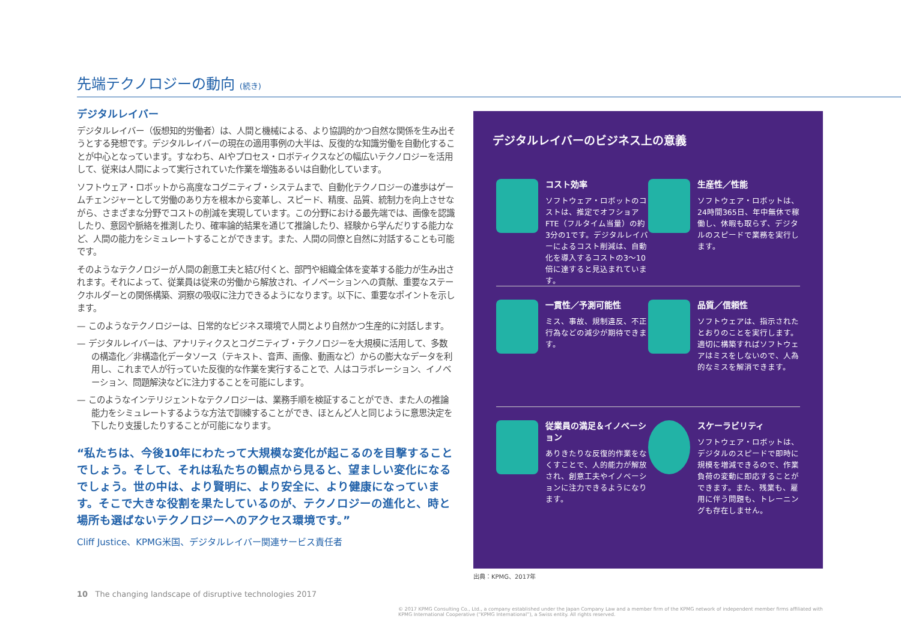先端テクノロジーの動向 (続き)
デジタルレイバー
デジタルレイバー（仮想知的労働者）は、人間と機械による、より協調的かつ自然な関係を生み出そうとする発想です。デジタルレイバーの現在の適用事例の大半は、反復的な知識労働を自動化することが中心となっています。すなわち、AIやプロセス・ロボティクスなどの幅広いテクノロジーを活用して、従来は人間によって実行されていた作業を増強あるいは自動化しています。
ソフトウェア・ロボットから高度なコグニティブ・システムまで、自動化テクノロジーの進歩はゲームチェンジャーとして労働のあり方を根本から変革し、スピード、精度、品質、統制力を向上させながら、さまざまな分野でコストの削減を実現しています。この分野における最先端では、画像を認識したり、意図や脈絡を推測したり、確率論的結果を通じて推論したり、経験から学んだりする能力など、人間の能力をシミュレートすることができます。また、人間の同僚と自然に対話することも可能です。
そのようなテクノロジーが人間の創意工夫と結び付くと、部門や組織全体を変革する能力が生み出されます。それによって、従業員は従来の労働から解放され、イノベーションへの貢献、重要なステークホルダーとの関係構築、洞察の吸収に注力できるようになります。以下に、重要なポイントを示します。
— このようなテクノロジーは、日常的なビジネス環境で人間とより自然かつ生産的に対話します。
— デジタルレイバーは、アナリティクスとコグニティブ・テクノロジーを大規模に活用して、多数の構造化／非構造化データソース（テキスト、音声、画像、動画など）からの膨大なデータを利用し、これまで人が行っていた反復的な作業を実行することで、人はコラボレーション、イノベーション、問題解決などに注力することを可能にします。
— このようなインテリジェントなテクノロジーは、業務手順を検証することができ、また人の推論能力をシミュレートするような方法で訓練することができ、ほとんど人と同じように意思決定を下したり支援したりすることが可能になります。
“私たちは、今後10年にわたって大規模な変化が起こるのを目撃することでしょう。そして、それは私たちの観点から見ると、望ましい変化になるでしょう。世の中は、より賢明に、より安全に、より健康になっています。そこで大きな役割を果たしているのが、テクノロジーの進化と、時と場所も選ばないテクノロジーへのアクセス環境です。”
Cliff Justice、KPMG米国、デジタルレイバー関連サービス責任者
デジタルレイバーのビジネス上の意義
コスト効率
ソフトウェア・ロボットのコストは、推定でオフショアFTE（フルタイム当量）の約3分の1です。デジタルレイバーによるコスト削減は、自動化を導入するコストの3～10倍に達すると見込まれています。
生産性／性能
ソフトウェア・ロボットは、24時間365日、年中無休で稼働し、休暇も取らず、デジタルのスピードで業務を実行します。
一貫性／予測可能性
ミス、事故、規制違反、不正行為などの減少が期待できます。
品質／信頼性
ソフトウェアは、指示されたとおりのことを実行します。適切に構築すればソフトウェアはミスをしないので、人為的なミスを解消できます。
従業員の満足＆イノベーション
ありきたりな反復的作業をなくすことで、人的能力が解放され、創意工夫やイノベーションに注力できるようになります。
スケーラビリティ
ソフトウェア・ロボットは、デジタルのスピードで即時に規模を増減できるので、作業負荷の変動に即応することができます。また、残業も、雇用に伴う問題も、トレーニングも存在しません。
出典：KPMG、2017年
10 The changing landscape of disruptive technologies 2017
© 2017 KPMG Consulting Co., Ltd., a company established under the Japan Company Law and a member firm of the KPMG network of independent member firms affiliated with KPMG International Cooperative (“KPMG International”), a Swiss entity. All rights reserved.